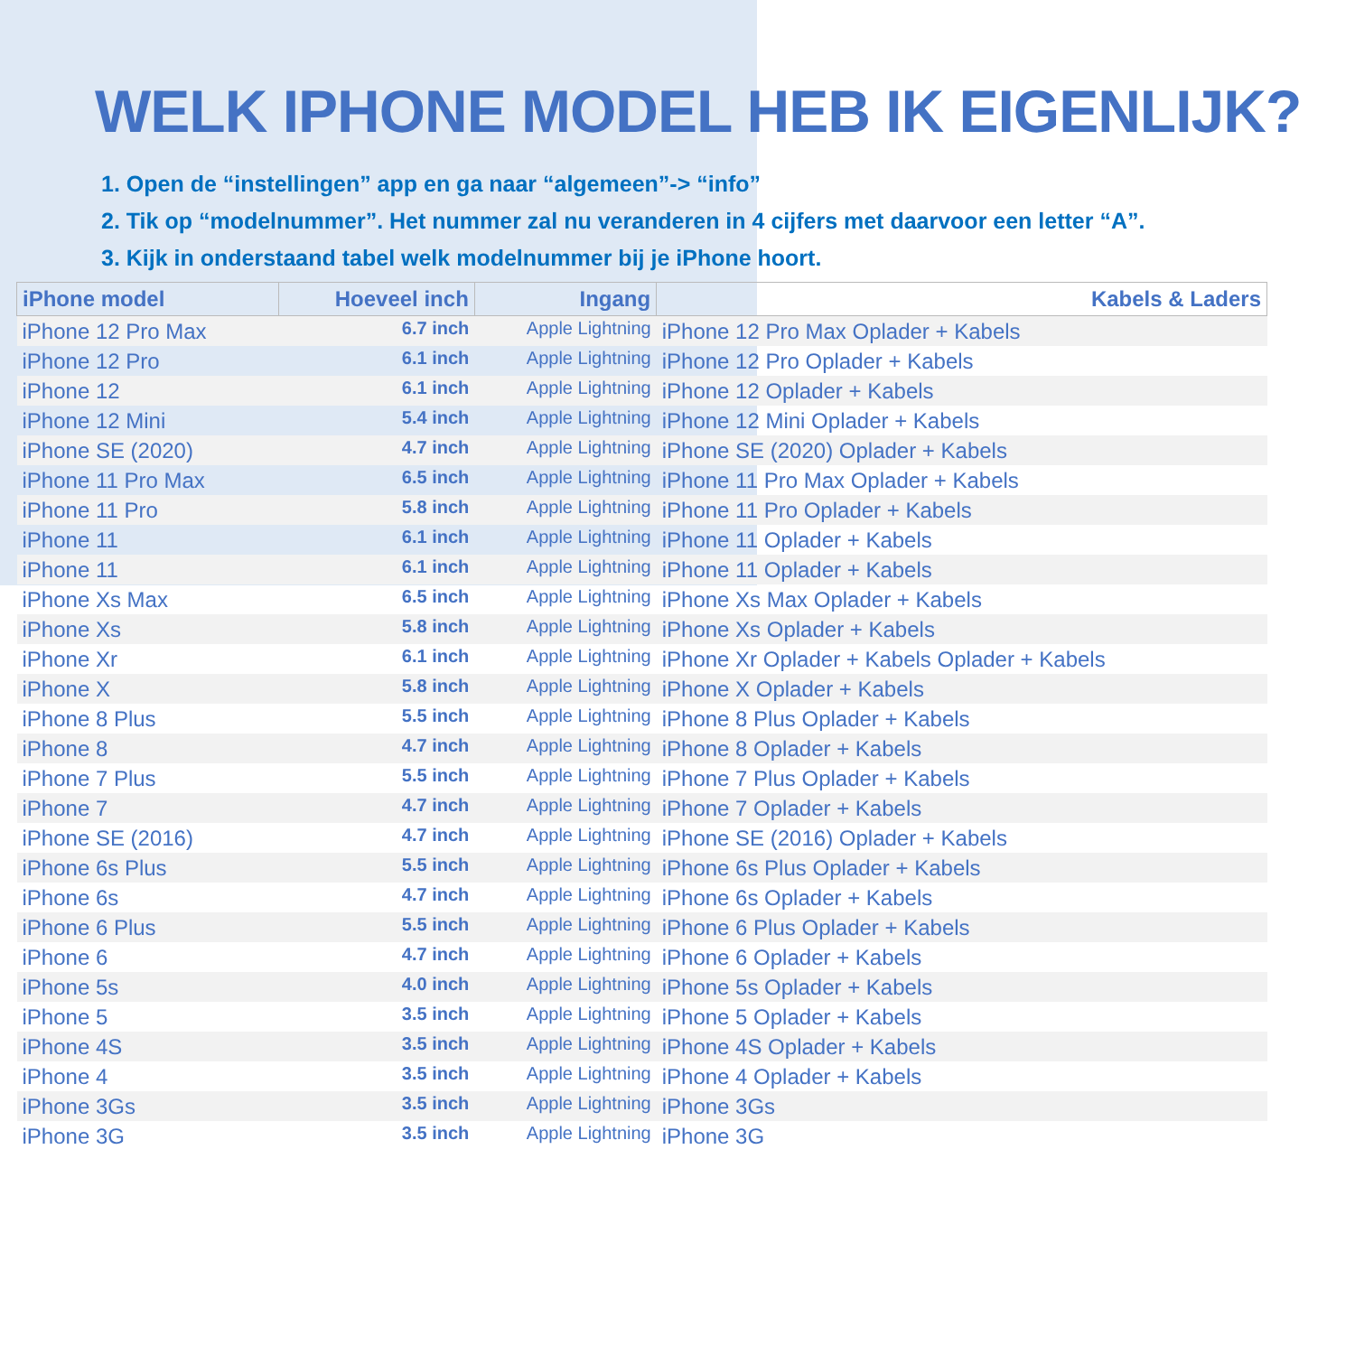WELK IPHONE MODEL HEB IK EIGENLIJK?
1. Open de “instellingen” app en ga naar “algemeen”-> “info”
2. Tik op “modelnummer”. Het nummer zal nu veranderen in 4 cijfers met daarvoor een letter “A”.
3. Kijk in onderstaand tabel welk modelnummer bij je iPhone hoort.
| iPhone model | Hoeveel inch | Ingang | Kabels & Laders |
| --- | --- | --- | --- |
| iPhone 12 Pro Max | 6.7 inch | Apple Lightning | iPhone 12 Pro Max Oplader + Kabels |
| iPhone 12 Pro | 6.1 inch | Apple Lightning | iPhone 12 Pro Oplader + Kabels |
| iPhone 12 | 6.1 inch | Apple Lightning | iPhone 12 Oplader + Kabels |
| iPhone 12 Mini | 5.4 inch | Apple Lightning | iPhone 12 Mini Oplader + Kabels |
| iPhone SE (2020) | 4.7 inch | Apple Lightning | iPhone SE (2020) Oplader + Kabels |
| iPhone 11 Pro Max | 6.5 inch | Apple Lightning | iPhone 11 Pro Max Oplader + Kabels |
| iPhone 11 Pro | 5.8 inch | Apple Lightning | iPhone 11 Pro Oplader + Kabels |
| iPhone 11 | 6.1 inch | Apple Lightning | iPhone 11 Oplader + Kabels |
| iPhone 11 | 6.1 inch | Apple Lightning | iPhone 11 Oplader + Kabels |
| iPhone Xs Max | 6.5 inch | Apple Lightning | iPhone Xs Max Oplader + Kabels |
| iPhone Xs | 5.8 inch | Apple Lightning | iPhone Xs Oplader + Kabels |
| iPhone Xr | 6.1 inch | Apple Lightning | iPhone Xr Oplader + Kabels Oplader + Kabels |
| iPhone X | 5.8 inch | Apple Lightning | iPhone X Oplader + Kabels |
| iPhone 8 Plus | 5.5 inch | Apple Lightning | iPhone 8 Plus Oplader + Kabels |
| iPhone 8 | 4.7 inch | Apple Lightning | iPhone 8 Oplader + Kabels |
| iPhone 7 Plus | 5.5 inch | Apple Lightning | iPhone 7 Plus Oplader + Kabels |
| iPhone 7 | 4.7 inch | Apple Lightning | iPhone 7 Oplader + Kabels |
| iPhone SE (2016) | 4.7 inch | Apple Lightning | iPhone SE (2016) Oplader + Kabels |
| iPhone 6s Plus | 5.5 inch | Apple Lightning | iPhone 6s Plus Oplader + Kabels |
| iPhone 6s | 4.7 inch | Apple Lightning | iPhone 6s Oplader + Kabels |
| iPhone 6 Plus | 5.5 inch | Apple Lightning | iPhone 6 Plus Oplader + Kabels |
| iPhone 6 | 4.7 inch | Apple Lightning | iPhone 6 Oplader + Kabels |
| iPhone 5s | 4.0 inch | Apple Lightning | iPhone 5s Oplader + Kabels |
| iPhone 5 | 3.5 inch | Apple Lightning | iPhone 5 Oplader + Kabels |
| iPhone 4S | 3.5 inch | Apple Lightning | iPhone 4S Oplader + Kabels |
| iPhone 4 | 3.5 inch | Apple Lightning | iPhone 4 Oplader + Kabels |
| iPhone 3Gs | 3.5 inch | Apple Lightning | iPhone 3Gs |
| iPhone 3G | 3.5 inch | Apple Lightning | iPhone 3G |